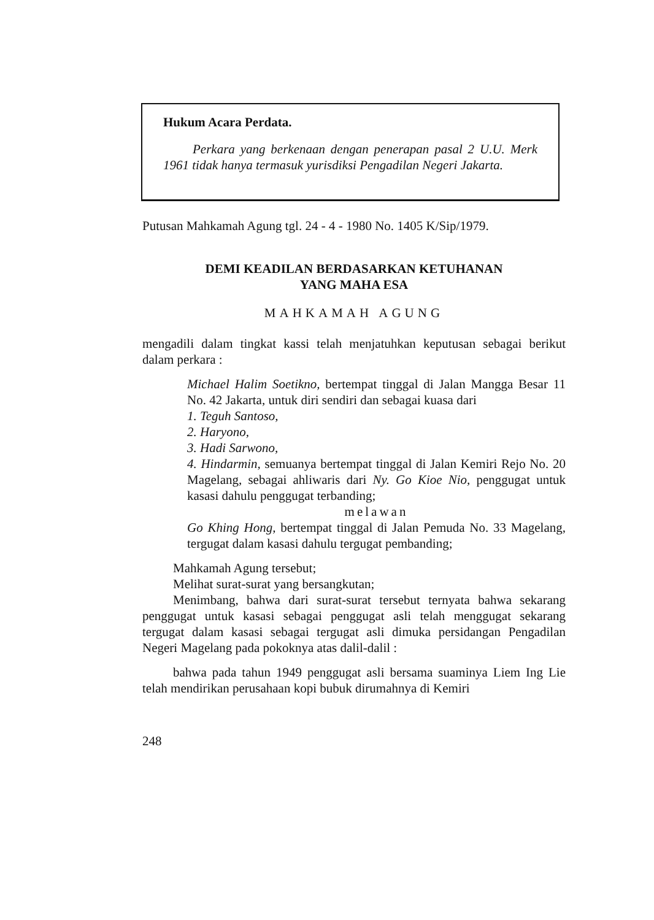Hukum Acara Perdata.
Perkara yang berkenaan dengan penerapan pasal 2 U.U. Merk 1961 tidak hanya termasuk yurisdiksi Pengadilan Negeri Jakarta.
Putusan Mahkamah Agung tgl. 24 - 4 - 1980 No. 1405 K/Sip/1979.
DEMI KEADILAN BERDASARKAN KETUHANAN
YANG MAHA ESA
MAHKAMAH AGUNG
mengadili dalam tingkat kassi telah menjatuhkan keputusan sebagai berikut dalam perkara :
Michael Halim Soetikno, bertempat tinggal di Jalan Mangga Besar 11 No. 42 Jakarta, untuk diri sendiri dan sebagai kuasa dari
1. Teguh Santoso,
2. Haryono,
3. Hadi Sarwono,
4. Hindarmin, semuanya bertempat tinggal di Jalan Kemiri Rejo No. 20 Magelang, sebagai ahliwaris dari Ny. Go Kioe Nio, penggugat untuk kasasi dahulu penggugat terbanding;
melawan
Go Khing Hong, bertempat tinggal di Jalan Pemuda No. 33 Magelang, tergugat dalam kasasi dahulu tergugat pembanding;
Mahkamah Agung tersebut;
Melihat surat-surat yang bersangkutan;
Menimbang, bahwa dari surat-surat tersebut ternyata bahwa sekarang penggugat untuk kasasi sebagai penggugat asli telah menggugat sekarang tergugat dalam kasasi sebagai tergugat asli dimuka persidangan Pengadilan Negeri Magelang pada pokoknya atas dalil-dalil :
bahwa pada tahun 1949 penggugat asli bersama suaminya Liem Ing Lie telah mendirikan perusahaan kopi bubuk dirumahnya di Kemiri
248